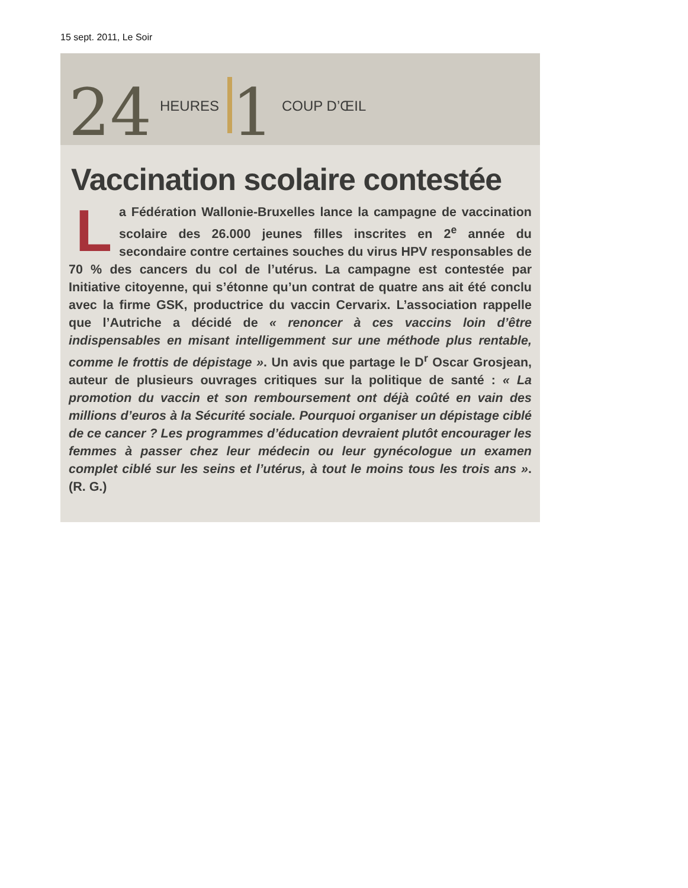15 sept. 2011, Le Soir
24 HEURES 1 COUP D’ŒIL
Vaccination scolaire contestée
La Fédération Wallonie-Bruxelles lance la campagne de vaccination scolaire des 26.000 jeunes filles inscrites en 2<sup>e</sup> année du secondaire contre certaines souches du virus HPV responsables de 70 % des cancers du col de l’utérus. La campagne est contestée par Initiative citoyenne, qui s’étonne qu’un contrat de quatre ans ait été conclu avec la firme GSK, productrice du vaccin Cervarix. L’association rappelle que l’Autriche a décidé de « renoncer à ces vaccins loin d’être indispensables en misant intelligemment sur une méthode plus rentable, comme le frottis de dépistage ». Un avis que partage le D<sup>r</sup> Oscar Grosjean, auteur de plusieurs ouvrages critiques sur la politique de santé : « La promotion du vaccin et son remboursement ont déjà coûté en vain des millions d’euros à la Sécurité sociale. Pourquoi organiser un dépistage ciblé de ce cancer ? Les programmes d’éducation devraient plutôt encourager les femmes à passer chez leur médecin ou leur gynécologue un examen complet ciblé sur les seins et l’utérus, à tout le moins tous les trois ans ». (R. G.)